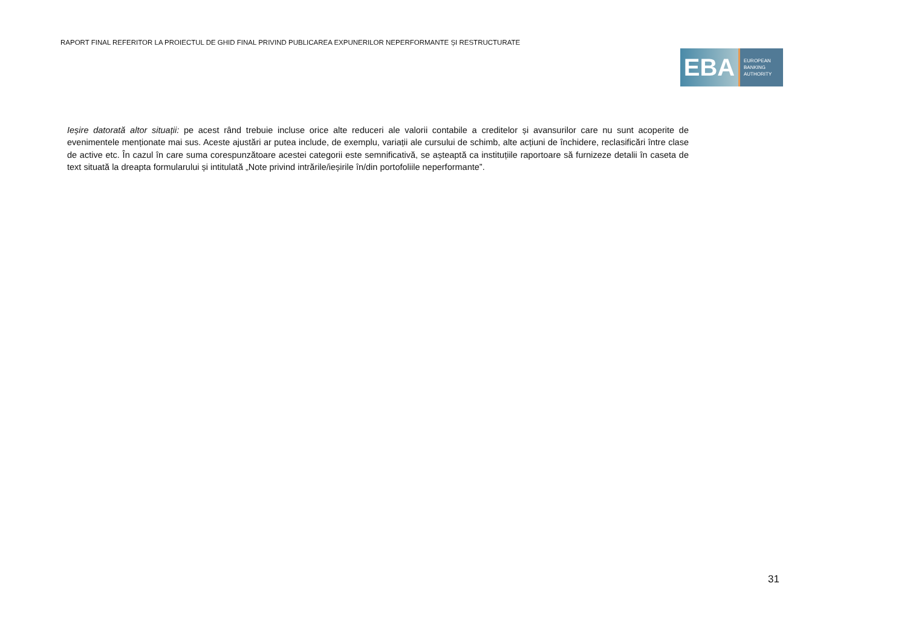RAPORT FINAL REFERITOR LA PROIECTUL DE GHID FINAL PRIVIND PUBLICAREA EXPUNERILOR NEPERFORMANTE ȘI RESTRUCTURATE
EBA
EUROPEAN
BANKING
AUTHORITY
Ieșire datorată altor situații: pe acest rând trebuie incluse orice alte reduceri ale valorii contabile a creditelor și avansurilor care nu sunt acoperite de evenimentele menționate mai sus. Aceste ajustări ar putea include, de exemplu, variații ale cursului de schimb, alte acțiuni de închidere, reclasificări între clase de active etc. În cazul în care suma corespunzătoare acestei categorii este semnificativă, se așteaptă ca instituțiile raportoare să furnizeze detalii în caseta de text situată la dreapta formularului și intitulată „Note privind intrările/ieșirile în/din portofoliile neperformante”.
31